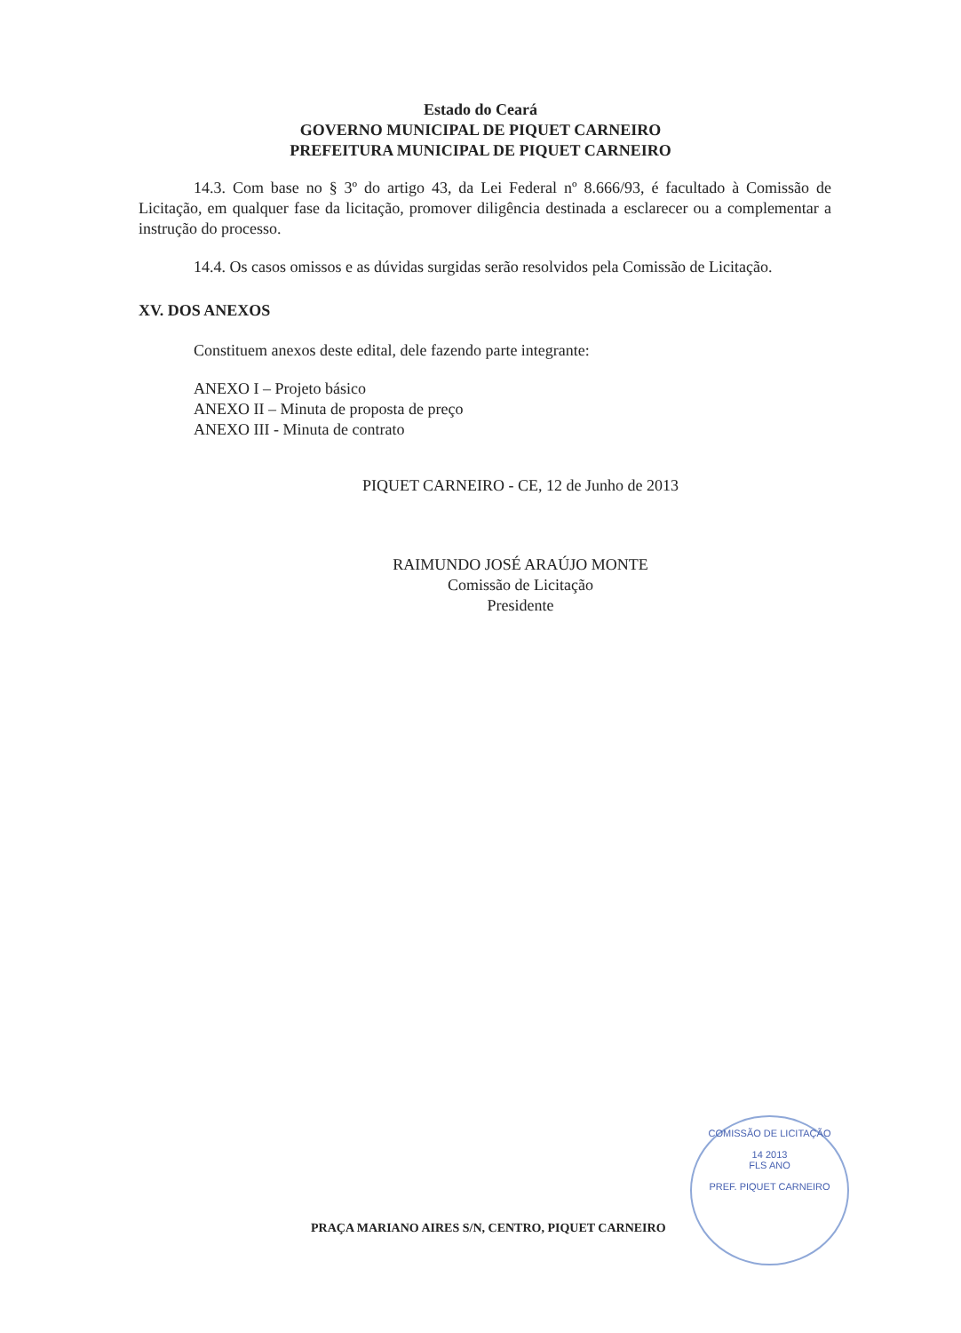Estado do Ceará
GOVERNO MUNICIPAL DE PIQUET CARNEIRO
PREFEITURA MUNICIPAL DE PIQUET CARNEIRO
14.3. Com base no § 3º do artigo 43, da Lei Federal nº 8.666/93, é facultado à Comissão de Licitação, em qualquer fase da licitação, promover diligência destinada a esclarecer ou a complementar a instrução do processo.
14.4. Os casos omissos e as dúvidas surgidas serão resolvidos pela Comissão de Licitação.
XV. DOS ANEXOS
Constituem anexos deste edital, dele fazendo parte integrante:
ANEXO I – Projeto básico
ANEXO II – Minuta de proposta de preço
ANEXO III - Minuta de contrato
PIQUET CARNEIRO - CE, 12 de Junho de 2013
RAIMUNDO JOSÉ ARAÚJO MONTE
Comissão de Licitação
Presidente
COMISSÃO DE LICITAÇÃO
14 2013
FLS ANO
PREF. PIQUET CARNEIRO
PRAÇA MARIANO AIRES S/N, CENTRO, PIQUET CARNEIRO